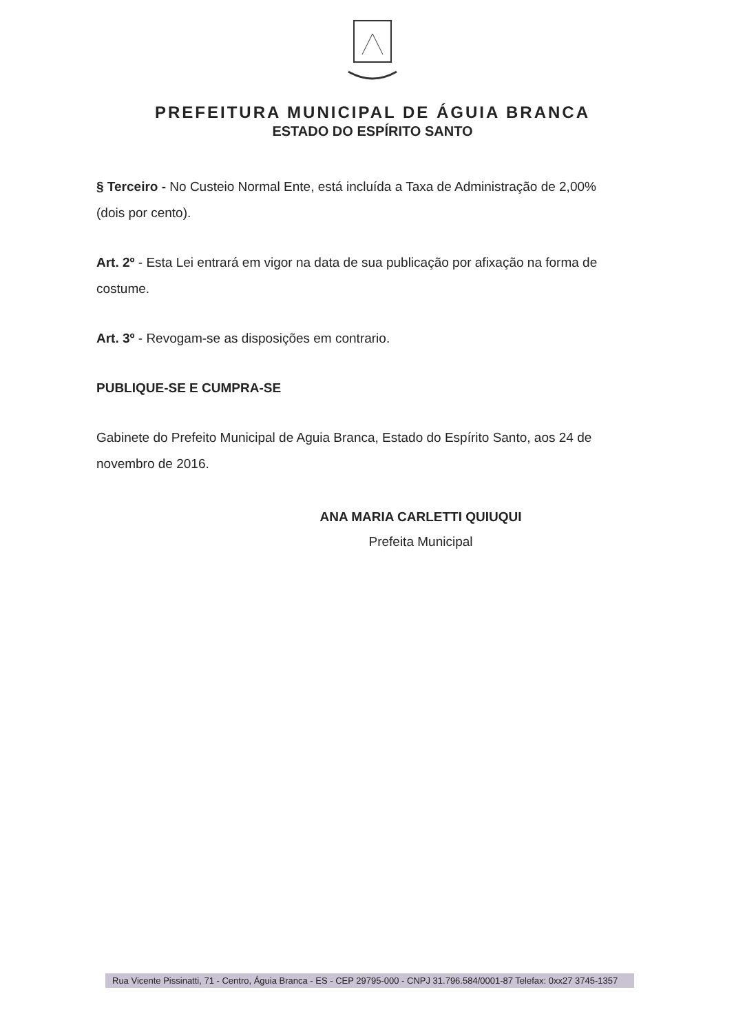PREFEITURA MUNICIPAL DE ÁGUIA BRANCA
ESTADO DO ESPÍRITO SANTO
§ Terceiro - No Custeio Normal Ente, está incluída a Taxa de Administração de 2,00% (dois por cento).
Art. 2º - Esta Lei entrará em vigor na data de sua publicação por afixação na forma de costume.
Art. 3º - Revogam-se as disposições em contrario.
PUBLIQUE-SE E CUMPRA-SE
Gabinete do Prefeito Municipal de Aguia Branca, Estado do Espírito Santo, aos 24 de novembro de 2016.
ANA MARIA CARLETTI QUIUQUI
Prefeita Municipal
Rua Vicente Pissinatti, 71 - Centro, Águia Branca - ES - CEP 29795-000 - CNPJ 31.796.584/0001-87 Telefax: 0xx27 3745-1357